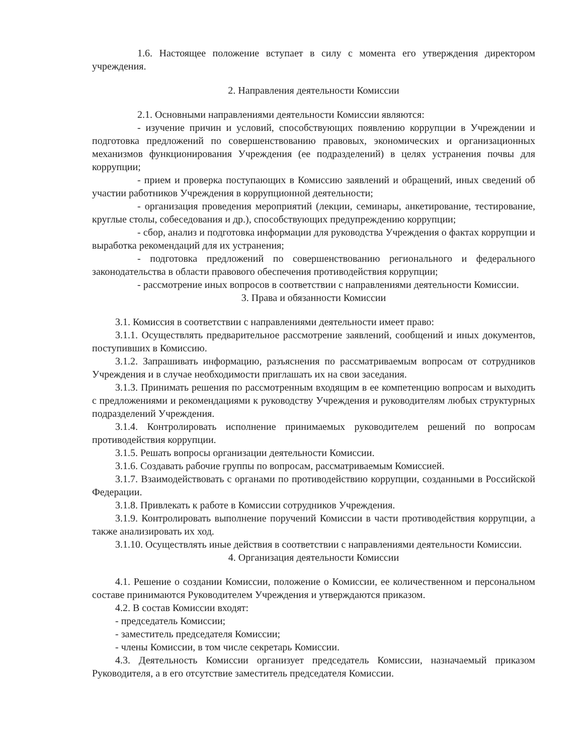1.6. Настоящее положение вступает в силу с момента его утверждения директором учреждения.
2. Направления деятельности Комиссии
2.1. Основными направлениями деятельности Комиссии являются:
- изучение причин и условий, способствующих появлению коррупции в Учреждении и подготовка предложений по совершенствованию правовых, экономических и организационных механизмов функционирования Учреждения (ее подразделений) в целях устранения почвы для коррупции;
- прием и проверка поступающих в Комиссию заявлений и обращений, иных сведений об участии работников Учреждения в коррупционной деятельности;
- организация проведения мероприятий (лекции, семинары, анкетирование, тестирование, круглые столы, собеседования и др.), способствующих предупреждению коррупции;
- сбор, анализ и подготовка информации для руководства Учреждения о фактах коррупции и выработка рекомендаций для их устранения;
- подготовка предложений по совершенствованию регионального и федерального законодательства в области правового обеспечения противодействия коррупции;
- рассмотрение иных вопросов в соответствии с направлениями деятельности Комиссии.
3. Права и обязанности Комиссии
3.1. Комиссия в соответствии с направлениями деятельности имеет право:
3.1.1. Осуществлять предварительное рассмотрение заявлений, сообщений и иных документов, поступивших в Комиссию.
3.1.2. Запрашивать информацию, разъяснения по рассматриваемым вопросам от сотрудников Учреждения и в случае необходимости приглашать их на свои заседания.
3.1.3. Принимать решения по рассмотренным входящим в ее компетенцию вопросам и выходить с предложениями и рекомендациями к руководству Учреждения и руководителям любых структурных подразделений Учреждения.
3.1.4. Контролировать исполнение принимаемых руководителем решений по вопросам противодействия коррупции.
3.1.5. Решать вопросы организации деятельности Комиссии.
3.1.6. Создавать рабочие группы по вопросам, рассматриваемым Комиссией.
3.1.7. Взаимодействовать с органами по противодействию коррупции, созданными в Российской Федерации.
3.1.8. Привлекать к работе в Комиссии сотрудников Учреждения.
3.1.9. Контролировать выполнение поручений Комиссии в части противодействия коррупции, а также анализировать их ход.
3.1.10. Осуществлять иные действия в соответствии с направлениями деятельности Комиссии.
4. Организация деятельности Комиссии
4.1. Решение о создании Комиссии, положение о Комиссии, ее количественном и персональном составе принимаются Руководителем Учреждения и утверждаются приказом.
4.2. В состав Комиссии входят:
- председатель Комиссии;
- заместитель председателя Комиссии;
- члены Комиссии, в том числе секретарь Комиссии.
4.3. Деятельность Комиссии организует председатель Комиссии, назначаемый приказом Руководителя, а в его отсутствие заместитель председателя Комиссии.